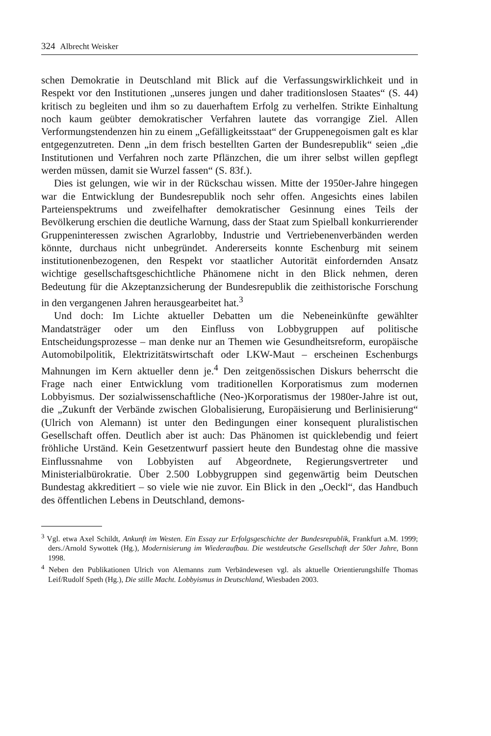324 Albrecht Weisker
schen Demokratie in Deutschland mit Blick auf die Verfassungswirklichkeit und in Respekt vor den Institutionen „unseres jungen und daher traditionslosen Staates“ (S. 44) kritisch zu begleiten und ihm so zu dauerhaftem Erfolg zu verhelfen. Strikte Einhaltung noch kaum geübter demokratischer Verfahren lautete das vorrangige Ziel. Allen Verformungstendenzen hin zu einem „Gefälligkeitsstaat“ der Gruppenegoismen galt es klar entgegenzutreten. Denn „in dem frisch bestellten Garten der Bundesrepublik“ seien „die Institutionen und Verfahren noch zarte Pflänzchen, die um ihrer selbst willen gepflegt werden müssen, damit sie Wurzel fassen“ (S. 83f.).
Dies ist gelungen, wie wir in der Rückschau wissen. Mitte der 1950er-Jahre hingegen war die Entwicklung der Bundesrepublik noch sehr offen. Angesichts eines labilen Parteienspektrums und zweifelhafter demokratischer Gesinnung eines Teils der Bevölkerung erschien die deutliche Warnung, dass der Staat zum Spielball konkurrierender Gruppeninteressen zwischen Agrarlobby, Industrie und Vertriebenenverbänden werden könnte, durchaus nicht unbegründet. Andererseits konnte Eschenburg mit seinem institutionenbezogenen, den Respekt vor staatlicher Autorität einfordernden Ansatz wichtige gesellschaftsgeschichtliche Phänomene nicht in den Blick nehmen, deren Bedeutung für die Akzeptanzsicherung der Bundesrepublik die zeithistorische Forschung in den vergangenen Jahren herausgearbeitet hat.<sup>3</sup>
Und doch: Im Lichte aktueller Debatten um die Nebeneinkünfte gewählter Mandatsträger oder um den Einfluss von Lobbygruppen auf politische Entscheidungsprozesse – man denke nur an Themen wie Gesundheitsreform, europäische Automobilpolitik, Elektrizitätswirtschaft oder LKW-Maut – erscheinen Eschenburgs Mahnungen im Kern aktueller denn je.<sup>4</sup> Den zeitgenössischen Diskurs beherrscht die Frage nach einer Entwicklung vom traditionellen Korporatismus zum modernen Lobbyismus. Der sozialwissenschaftliche (Neo-)Korporatismus der 1980er-Jahre ist out, die „Zukunft der Verbände zwischen Globalisierung, Europäisierung und Berlinisierung“ (Ulrich von Alemann) ist unter den Bedingungen einer konsequent pluralistischen Gesellschaft offen. Deutlich aber ist auch: Das Phänomen ist quicklebendig und feiert fröhliche Urständ. Kein Gesetzentwurf passiert heute den Bundestag ohne die massive Einflussnahme von Lobbyisten auf Abgeordnete, Regierungsvertreter und Ministerialbürokratie. Über 2.500 Lobbygruppen sind gegenwärtig beim Deutschen Bundestag akkreditiert – so viele wie nie zuvor. Ein Blick in den „Oeckl“, das Handbuch des öffentlichen Lebens in Deutschland, demons-
<sup>3</sup> Vgl. etwa Axel Schildt, Ankunft im Westen. Ein Essay zur Erfolgsgeschichte der Bundesrepublik, Frankfurt a.M. 1999; ders./Arnold Sywottek (Hg.), Modernisierung im Wiederaufbau. Die westdeutsche Gesellschaft der 50er Jahre, Bonn 1998.
<sup>4</sup> Neben den Publikationen Ulrich von Alemanns zum Verbändewesen vgl. als aktuelle Orientierungshilfe Thomas Leif/Rudolf Speth (Hg.), Die stille Macht. Lobbyismus in Deutschland, Wiesbaden 2003.